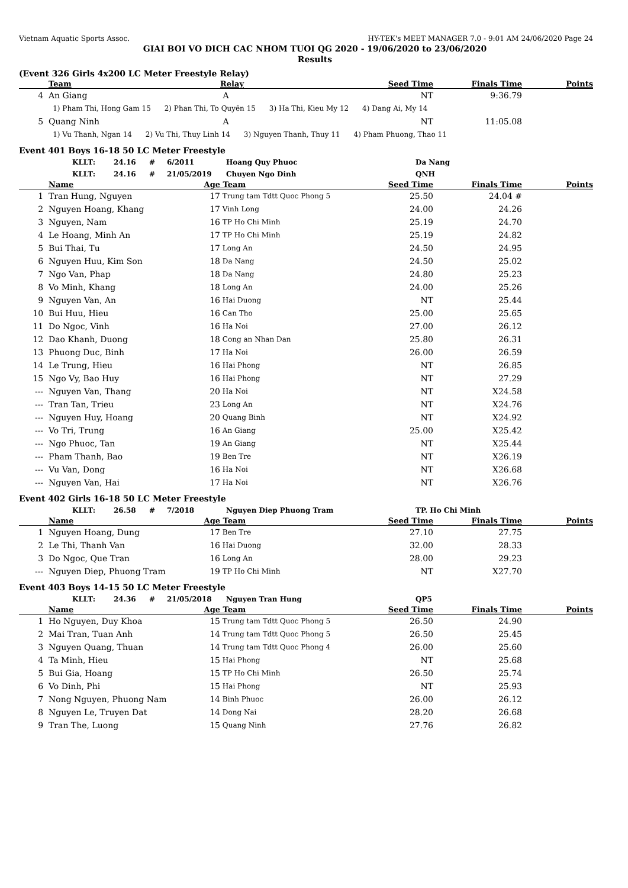Vietnam Aquatic Sports Assoc. HY-TEK's MEET MANAGER 7.0 - 9:01 AM 24/06/2020 Page 24
GIAI BOI VO DICH CAC NHOM TUOI QG 2020 - 19/06/2020 to 23/06/2020
Results
(Event 326 Girls 4x200 LC Meter Freestyle Relay)
| | Team | Relay | Seed Time | Finals Time | Points |
| --- | --- | --- | --- | --- | --- |
| 4 | An Giang | A | NT | 9:36.79 | |
| 1) Pham Thi, Hong Gam 15 2) Phan Thi, To Quyên 15 3) Ha Thi, Kieu My 12 4) Dang Ai, My 14 | | | | | |
| 5 | Quang Ninh | A | NT | 11:05.08 | |
| 1) Vu Thanh, Ngan 14 2) Vu Thi, Thuy Linh 14 3) Nguyen Thanh, Thuy 11 4) Pham Phuong, Thao 11 | | | | | |
Event 401 Boys 16-18 50 LC Meter Freestyle
| | KLLT: | 24.16 | # | 6/2011 | Hoang Quy Phuoc | Da Nang |
| | KLLT: | 24.16 | # | 21/05/2019 | Chuyen Ngo Dinh | QNH |
| | Name | Age | Team | Seed Time | Finals Time | Points |
| --- | --- | --- | --- | --- | --- | --- |
| 1 | Tran Hung, Nguyen | 17 | Trung tam Tdtt Quoc Phong 5 | 25.50 | 24.04 # | |
| 2 | Nguyen Hoang, Khang | 17 | Vinh Long | 24.00 | 24.26 | |
| 3 | Nguyen, Nam | 16 | TP Ho Chi Minh | 25.19 | 24.70 | |
| 4 | Le Hoang, Minh An | 17 | TP Ho Chi Minh | 25.19 | 24.82 | |
| 5 | Bui Thai, Tu | 17 | Long An | 24.50 | 24.95 | |
| 6 | Nguyen Huu, Kim Son | 18 | Da Nang | 24.50 | 25.02 | |
| 7 | Ngo Van, Phap | 18 | Da Nang | 24.80 | 25.23 | |
| 8 | Vo Minh, Khang | 18 | Long An | 24.00 | 25.26 | |
| 9 | Nguyen Van, An | 16 | Hai Duong | NT | 25.44 | |
| 10 | Bui Huu, Hieu | 16 | Can Tho | 25.00 | 25.65 | |
| 11 | Do Ngoc, Vinh | 16 | Ha Noi | 27.00 | 26.12 | |
| 12 | Dao Khanh, Duong | 18 | Cong an Nhan Dan | 25.80 | 26.31 | |
| 13 | Phuong Duc, Binh | 17 | Ha Noi | 26.00 | 26.59 | |
| 14 | Le Trung, Hieu | 16 | Hai Phong | NT | 26.85 | |
| 15 | Ngo Vy, Bao Huy | 16 | Hai Phong | NT | 27.29 | |
| --- | Nguyen Van, Thang | 20 | Ha Noi | NT | X24.58 | |
| --- | Tran Tan, Trieu | 23 | Long An | NT | X24.76 | |
| --- | Nguyen Huy, Hoang | 20 | Quang Binh | NT | X24.92 | |
| --- | Vo Tri, Trung | 16 | An Giang | 25.00 | X25.42 | |
| --- | Ngo Phuoc, Tan | 19 | An Giang | NT | X25.44 | |
| --- | Pham Thanh, Bao | 19 | Ben Tre | NT | X26.19 | |
| --- | Vu Van, Dong | 16 | Ha Noi | NT | X26.68 | |
| --- | Nguyen Van, Hai | 17 | Ha Noi | NT | X26.76 | |
Event 402 Girls 16-18 50 LC Meter Freestyle
| | KLLT: | 26.58 | # | 7/2018 | Nguyen Diep Phuong Tram | TP. Ho Chi Minh |
| | Name | Age | Team | Seed Time | Finals Time | Points |
| --- | --- | --- | --- | --- | --- | --- |
| 1 | Nguyen Hoang, Dung | 17 | Ben Tre | 27.10 | 27.75 | |
| 2 | Le Thi, Thanh Van | 16 | Hai Duong | 32.00 | 28.33 | |
| 3 | Do Ngoc, Que Tran | 16 | Long An | 28.00 | 29.23 | |
| --- | Nguyen Diep, Phuong Tram | 19 | TP Ho Chi Minh | NT | X27.70 | |
Event 403 Boys 14-15 50 LC Meter Freestyle
| | KLLT: | 24.36 | # | 21/05/2018 | Nguyen Tran Hung | QP5 |
| | Name | Age | Team | Seed Time | Finals Time | Points |
| --- | --- | --- | --- | --- | --- | --- |
| 1 | Ho Nguyen, Duy Khoa | 15 | Trung tam Tdtt Quoc Phong 5 | 26.50 | 24.90 | |
| 2 | Mai Tran, Tuan Anh | 14 | Trung tam Tdtt Quoc Phong 5 | 26.50 | 25.45 | |
| 3 | Nguyen Quang, Thuan | 14 | Trung tam Tdtt Quoc Phong 4 | 26.00 | 25.60 | |
| 4 | Ta Minh, Hieu | 15 | Hai Phong | NT | 25.68 | |
| 5 | Bui Gia, Hoang | 15 | TP Ho Chi Minh | 26.50 | 25.74 | |
| 6 | Vo Dinh, Phi | 15 | Hai Phong | NT | 25.93 | |
| 7 | Nong Nguyen, Phuong Nam | 14 | Binh Phuoc | 26.00 | 26.12 | |
| 8 | Nguyen Le, Truyen Dat | 14 | Dong Nai | 28.20 | 26.68 | |
| 9 | Tran The, Luong | 15 | Quang Ninh | 27.76 | 26.82 | |